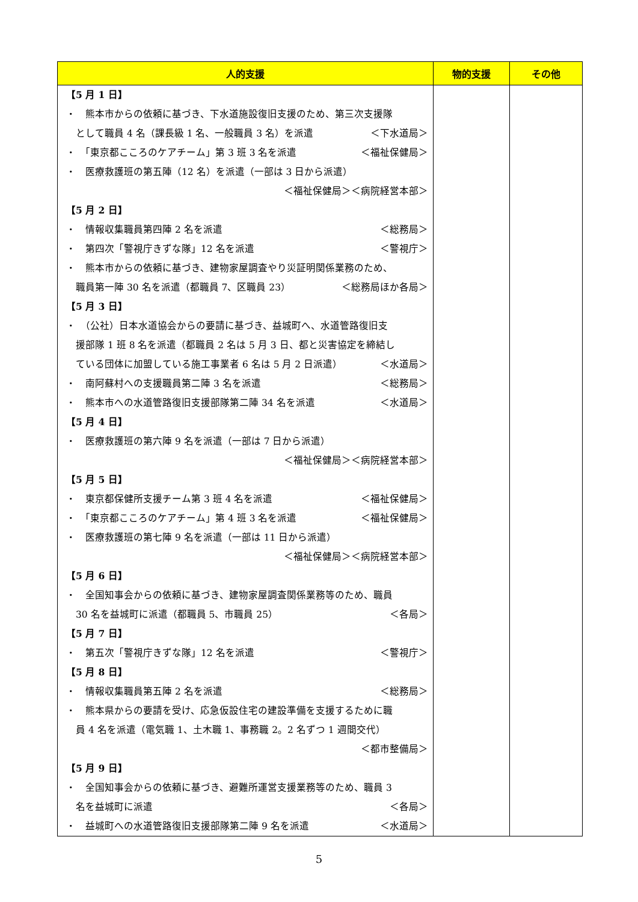| 人的支援 | 物的支援 | その他 |
| --- | --- | --- |
| 【5 月 1 日】 ・ 熊本市からの依頼に基づき、下水道施設復旧支援のため、第三次支援隊 として職員 4 名（課長級 1 名、一般職員 3 名）を派遣 ＜下水道局＞ ・ 「東京都こころのケアチーム」第 3 班 3 名を派遣 ＜福祉保健局＞ ・ 医療救護班の第五陣（12 名）を派遣（一部は 3 日から派遣） ＜福祉保健局＞＜病院経営本部＞ 【5 月 2 日】 ・ 情報収集職員第四陣 2 名を派遣 ＜総務局＞ ・ 第四次「警視庁きずな隊」12 名を派遣 ＜警視庁＞ ・ 熊本市からの依頼に基づき、建物家屋調査やり災証明関係業務のため、 職員第一陣 30 名を派遣（都職員 7、区職員 23） ＜総務局ほか各局＞ 【5 月 3 日】 ・ （公社）日本水道協会からの要請に基づき、益城町へ、水道管路復旧支 援部隊 1 班 8 名を派遣（都職員 2 名は 5 月 3 日、都と災害協定を締結し ている団体に加盟している施工事業者 6 名は 5 月 2 日派遣） ＜水道局＞ ・ 南阿蘇村への支援職員第二陣 3 名を派遣 ＜総務局＞ ・ 熊本市への水道管路復旧支援部隊第二陣 34 名を派遣 ＜水道局＞ 【5 月 4 日】 ・ 医療救護班の第六陣 9 名を派遣（一部は 7 日から派遣） ＜福祉保健局＞＜病院経営本部＞ 【5 月 5 日】 ・ 東京都保健所支援チーム第 3 班 4 名を派遣 ＜福祉保健局＞ ・ 「東京都こころのケアチーム」第 4 班 3 名を派遣 ＜福祉保健局＞ ・ 医療救護班の第七陣 9 名を派遣（一部は 11 日から派遣） ＜福祉保健局＞＜病院経営本部＞ 【5 月 6 日】 ・ 全国知事会からの依頼に基づき、建物家屋調査関係業務等のため、職員 30 名を益城町に派遣（都職員 5、市職員 25） ＜各局＞ 【5 月 7 日】 ・ 第五次「警視庁きずな隊」12 名を派遣 ＜警視庁＞ 【5 月 8 日】 ・ 情報収集職員第五陣 2 名を派遣 ＜総務局＞ ・ 熊本県からの要請を受け、応急仮設住宅の建設準備を支援するために職 員 4 名を派遣（電気職 1、土木職 1、事務職 2。2 名ずつ 1 週間交代） ＜都市整備局＞ 【5 月 9 日】 ・ 全国知事会からの依頼に基づき、避難所運営支援業務等のため、職員 3 名を益城町に派遣 ＜各局＞ ・ 益城町への水道管路復旧支援部隊第二陣 9 名を派遣 ＜水道局＞ | | |
5